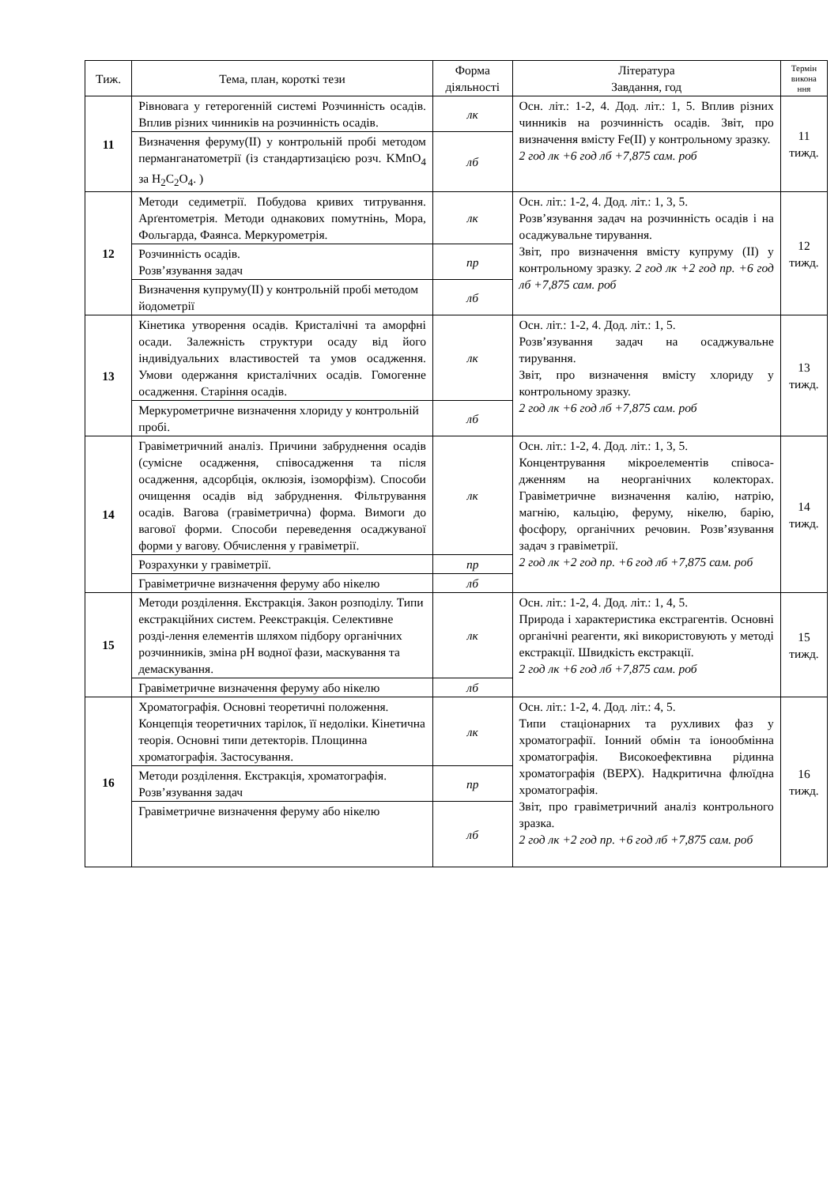| Тиж. | Тема, план, короткі тези | Форма діяльності | Література Завдання, год | Термін викона ння |
| --- | --- | --- | --- | --- |
| 11 | Рівновага у гетерогенній системі Розчинність осадів. Вплив різних чинників на розчинність осадів. | лк | Осн. літ.: 1-2, 4. Дод. літ.: 1, 5. Вплив різних чинників на розчинність осадів. Звіт, про визначення вмісту Fe(II) у контрольному зразку. 2 год лк +6 год лб +7,875 сам. роб | 11 тижд. |
| | Визначення феруму(II) у контрольній пробі методом перманганатометрії (із стандартизацією розч. KMnO<sub>4</sub> за H<sub>2</sub>C<sub>2</sub>O<sub>4</sub>. ) | лб | | |
| 12 | Методи седиметрії. Побудова кривих титрування. Арґентометрія. Методи однакових помутнінь, Мора, Фольгарда, Фаянса. Меркурометрія. | лк | Осн. літ.: 1-2, 4. Дод. літ.: 1, 3, 5. Розв’язування задач на розчинність осадів і на осаджувальне тирування. Звіт, про визначення вмісту купруму (II) у контрольному зразку. 2 год лк +2 год пр. +6 год лб +7,875 сам. роб | 12 тижд. |
| | Розчинність осадів. Розв’язування задач | пр | | |
| | Визначення купруму(II) у контрольній пробі методом йодометрії | лб | | |
| 13 | Кінетика утворення осадів. Кристалічні та аморфні осади. Залежність структури осаду від його індивідуальних властивостей та умов осадження. Умови одержання кристалічних осадів. Гомогенне осадження. Старіння осадів. | лк | Осн. літ.: 1-2, 4. Дод. літ.: 1, 5. Розв’язування задач на осаджувальне тирування. Звіт, про визначення вмісту хлориду у контрольному зразку. 2 год лк +6 год лб +7,875 сам. роб | 13 тижд. |
| | Меркурометричне визначення хлориду у контрольній пробі. | лб | | |
| 14 | Гравіметричний аналіз. Причини забруднення осадів (сумісне осадження, співосадження та після осадження, адсорбція, оклюзія, ізоморфізм). Способи очищення осадів від забруднення. Фільтрування осадів. Вагова (гравіметрична) форма. Вимоги до вагової форми. Способи переведення осаджуваної форми у вагову. Обчислення у гравіметрії. | лк | Осн. літ.: 1-2, 4. Дод. літ.: 1, 3, 5. Концентрування мікроелементів співоса-дженням на неорганічних колекторах. Гравіметричне визначення калію, натрію, магнію, кальцію, феруму, нікелю, барію, фосфору, органічних речовин. Розв’язування задач з гравіметрії. 2 год лк +2 год пр. +6 год лб +7,875 сам. роб | 14 тижд. |
| | Розрахунки у гравіметрії. | пр | | |
| | Гравіметричне визначення феруму або нікелю | лб | | |
| 15 | Методи розділення. Екстракція. Закон розподілу. Типи екстракційних систем. Реекстракція. Селективне розді-лення елементів шляхом підбору органічних розчинників, зміна рН водної фази, маскування та демаскування. | лк | Осн. літ.: 1-2, 4. Дод. літ.: 1, 4, 5. Природа і характеристика екстрагентів. Основні органічні реагенти, які використовують у методі екстракції. Швидкість екстракції. 2 год лк +6 год лб +7,875 сам. роб | 15 тижд. |
| | Гравіметричне визначення феруму або нікелю | лб | | |
| 16 | Хроматографія. Основні теоретичні положення. Концепція теоретичних тарілок, її недоліки. Кінетична теорія. Основні типи детекторів. Площинна хроматографія. Застосування. | лк | Осн. літ.: 1-2, 4. Дод. літ.: 4, 5. Типи стаціонарних та рухливих фаз у хроматографії. Іонний обмін та іонообмінна хроматографія. Високоефективна рідинна хроматографія (ВЕРХ). Надкритична флюїдна хроматографія. Звіт, про гравіметричний аналіз контрольного зразка. 2 год лк +2 год пр. +6 год лб +7,875 сам. роб | 16 тижд. |
| | Методи розділення. Екстракція, хроматографія. Розв’язування задач | пр | | |
| | Гравіметричне визначення феруму або нікелю | лб | | |